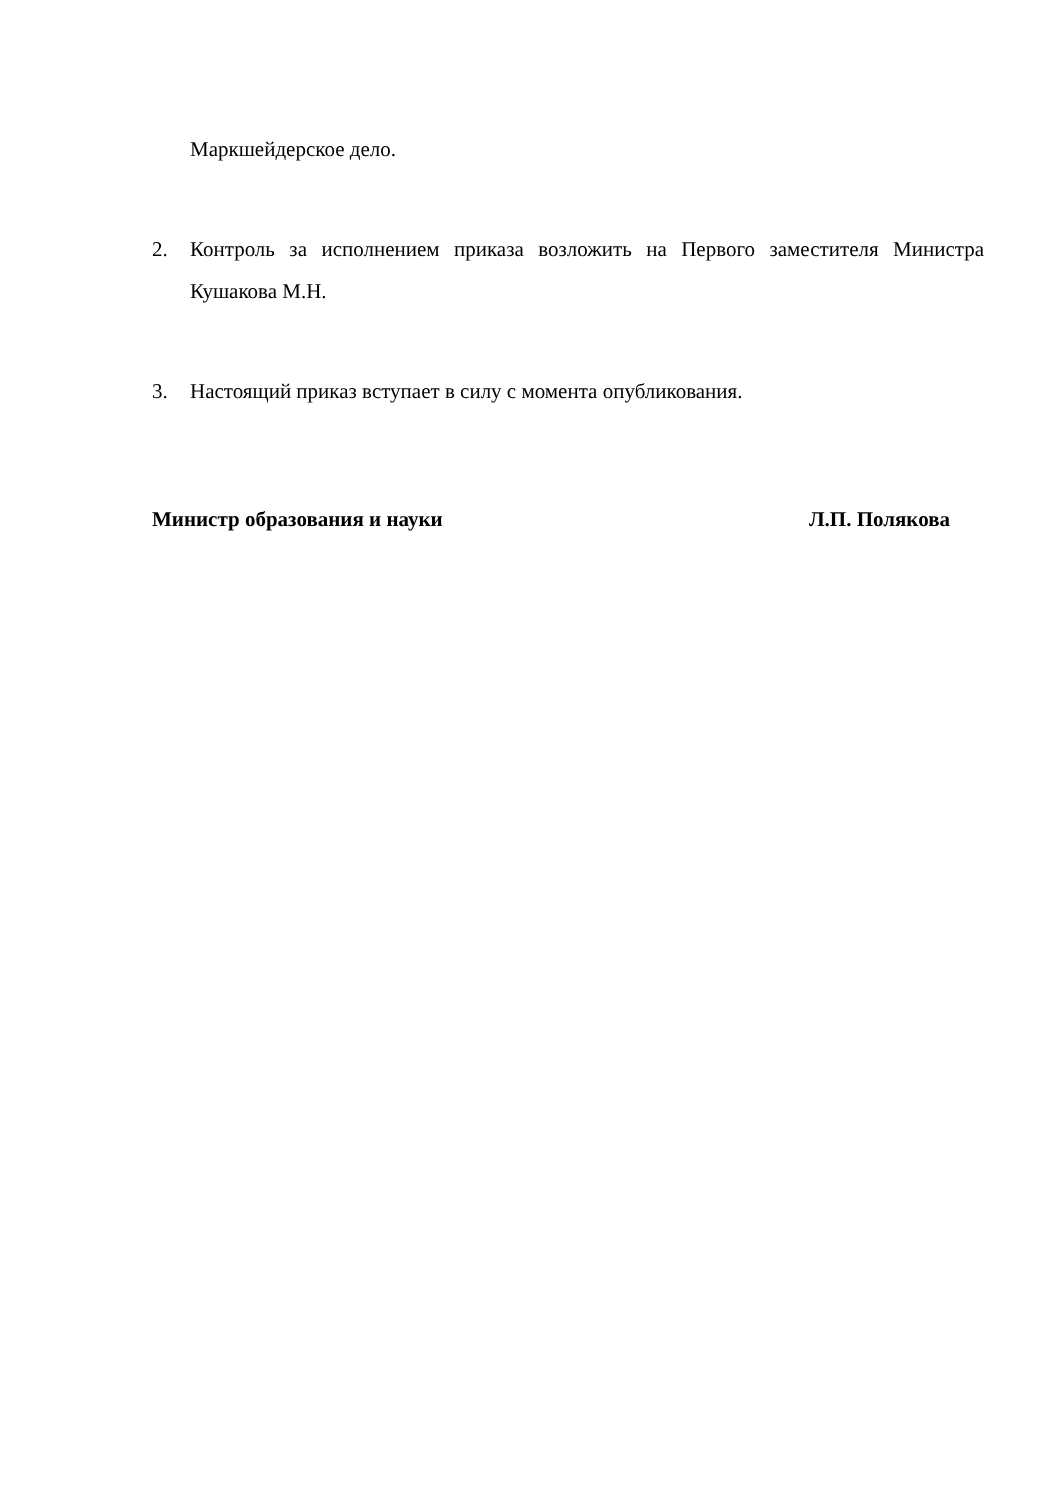Маркшейдерское дело.
2. Контроль за исполнением приказа возложить на Первого заместителя Министра Кушакова М.Н.
3. Настоящий приказ вступает в силу с момента опубликования.
Министр образования и науки Л.П. Полякова